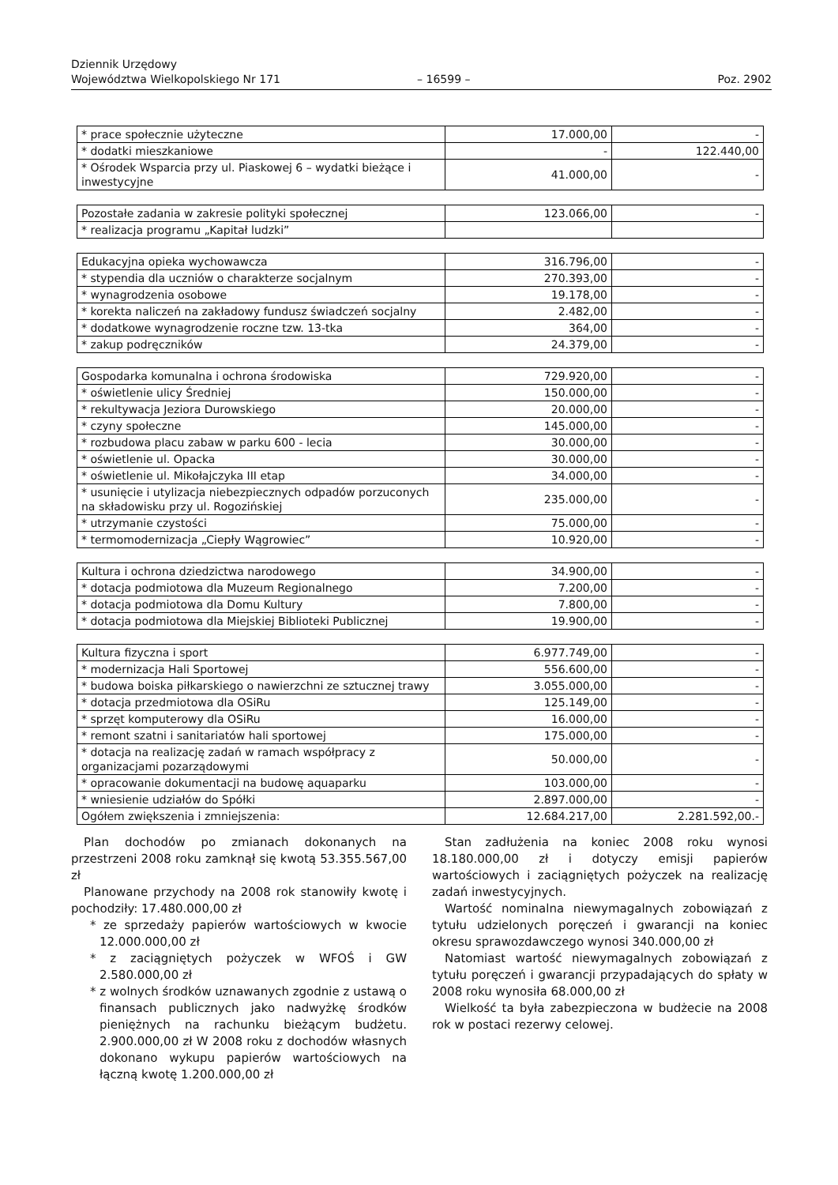Dziennik Urzędowy
Województwa Wielkopolskiego Nr 171
– 16599 –
Poz. 2902
| * prace społecznie użyteczne | 17.000,00 | - |
| * dodatki mieszkaniowe | - | 122.440,00 |
| * Ośrodek Wsparcia przy ul. Piaskowej 6 – wydatki bieżące i inwestycyjne | 41.000,00 | - |
| Pozostałe zadania w zakresie polityki społecznej | 123.066,00 | - |
| * realizacja programu „Kapitał ludzki” | | |
| Edukacyjna opieka wychowawcza | 316.796,00 | - |
| * stypendia dla uczniów o charakterze socjalnym | 270.393,00 | - |
| * wynagrodzenia osobowe | 19.178,00 | - |
| * korekta naliczeń na zakładowy fundusz świadczeń socjalny | 2.482,00 | - |
| * dodatkowe wynagrodzenie roczne tzw. 13-tka | 364,00 | - |
| * zakup podręczników | 24.379,00 | - |
| Gospodarka komunalna i ochrona środowiska | 729.920,00 | - |
| * oświetlenie ulicy Średniej | 150.000,00 | - |
| * rekultywacja Jeziora Durowskiego | 20.000,00 | - |
| * czyny społeczne | 145.000,00 | - |
| * rozbudowa placu zabaw w parku 600 - lecia | 30.000,00 | - |
| * oświetlenie ul. Opacka | 30.000,00 | - |
| * oświetlenie ul. Mikołajczyka III etap | 34.000,00 | - |
| * usunięcie i utylizacja niebezpiecznych odpadów porzuconych na składowisku przy ul. Rogozińskiej | 235.000,00 | - |
| * utrzymanie czystości | 75.000,00 | - |
| * termomodernizacja „Ciepły Wągrowiec” | 10.920,00 | - |
| Kultura i ochrona dziedzictwa narodowego | 34.900,00 | - |
| * dotacja podmiotowa dla Muzeum Regionalnego | 7.200,00 | - |
| * dotacja podmiotowa dla Domu Kultury | 7.800,00 | - |
| * dotacja podmiotowa dla Miejskiej Biblioteki Publicznej | 19.900,00 | - |
| Kultura fizyczna i sport | 6.977.749,00 | - |
| * modernizacja Hali Sportowej | 556.600,00 | - |
| * budowa boiska piłkarskiego o nawierzchni ze sztucznej trawy | 3.055.000,00 | - |
| * dotacja przedmiotowa dla OSiRu | 125.149,00 | - |
| * sprzęt komputerowy dla OSiRu | 16.000,00 | - |
| * remont szatni i sanitariatów hali sportowej | 175.000,00 | - |
| * dotacja na realizację zadań w ramach współpracy z organizacjami pozarządowymi | 50.000,00 | - |
| * opracowanie dokumentacji na budowę aquaparku | 103.000,00 | - |
| * wniesienie udziałów do Spółki | 2.897.000,00 | - |
| Ogółem zwiększenia i zmniejszenia: | 12.684.217,00 | 2.281.592,00.- |
Plan dochodów po zmianach dokonanych na przestrzeni 2008 roku zamknął się kwotą 53.355.567,00 zł
Planowane przychody na 2008 rok stanowiły kwotę i pochodziły: 17.480.000,00 zł
* ze sprzedaży papierów wartościowych w kwocie 12.000.000,00 zł
* z zaciągniętych pożyczek w WFOŚ i GW 2.580.000,00 zł
* z wolnych środków uznawanych zgodnie z ustawą o finansach publicznych jako nadwyżkę środków pieniężnych na rachunku bieżącym budżetu. 2.900.000,00 zł W 2008 roku z dochodów własnych dokonano wykupu papierów wartościowych na łączną kwotę 1.200.000,00 zł
Stan zadłużenia na koniec 2008 roku wynosi 18.180.000,00 zł i dotyczy emisji papierów wartościowych i zaciągniętych pożyczek na realizację zadań inwestycyjnych.
Wartość nominalna niewymagalnych zobowiązań z tytułu udzielonych poręczeń i gwarancji na koniec okresu sprawozdawczego wynosi 340.000,00 zł
Natomiast wartość niewymagalnych zobowiązań z tytułu poręczeń i gwarancji przypadających do spłaty w 2008 roku wynosiła 68.000,00 zł
Wielkość ta była zabezpieczona w budżecie na 2008 rok w postaci rezerwy celowej.